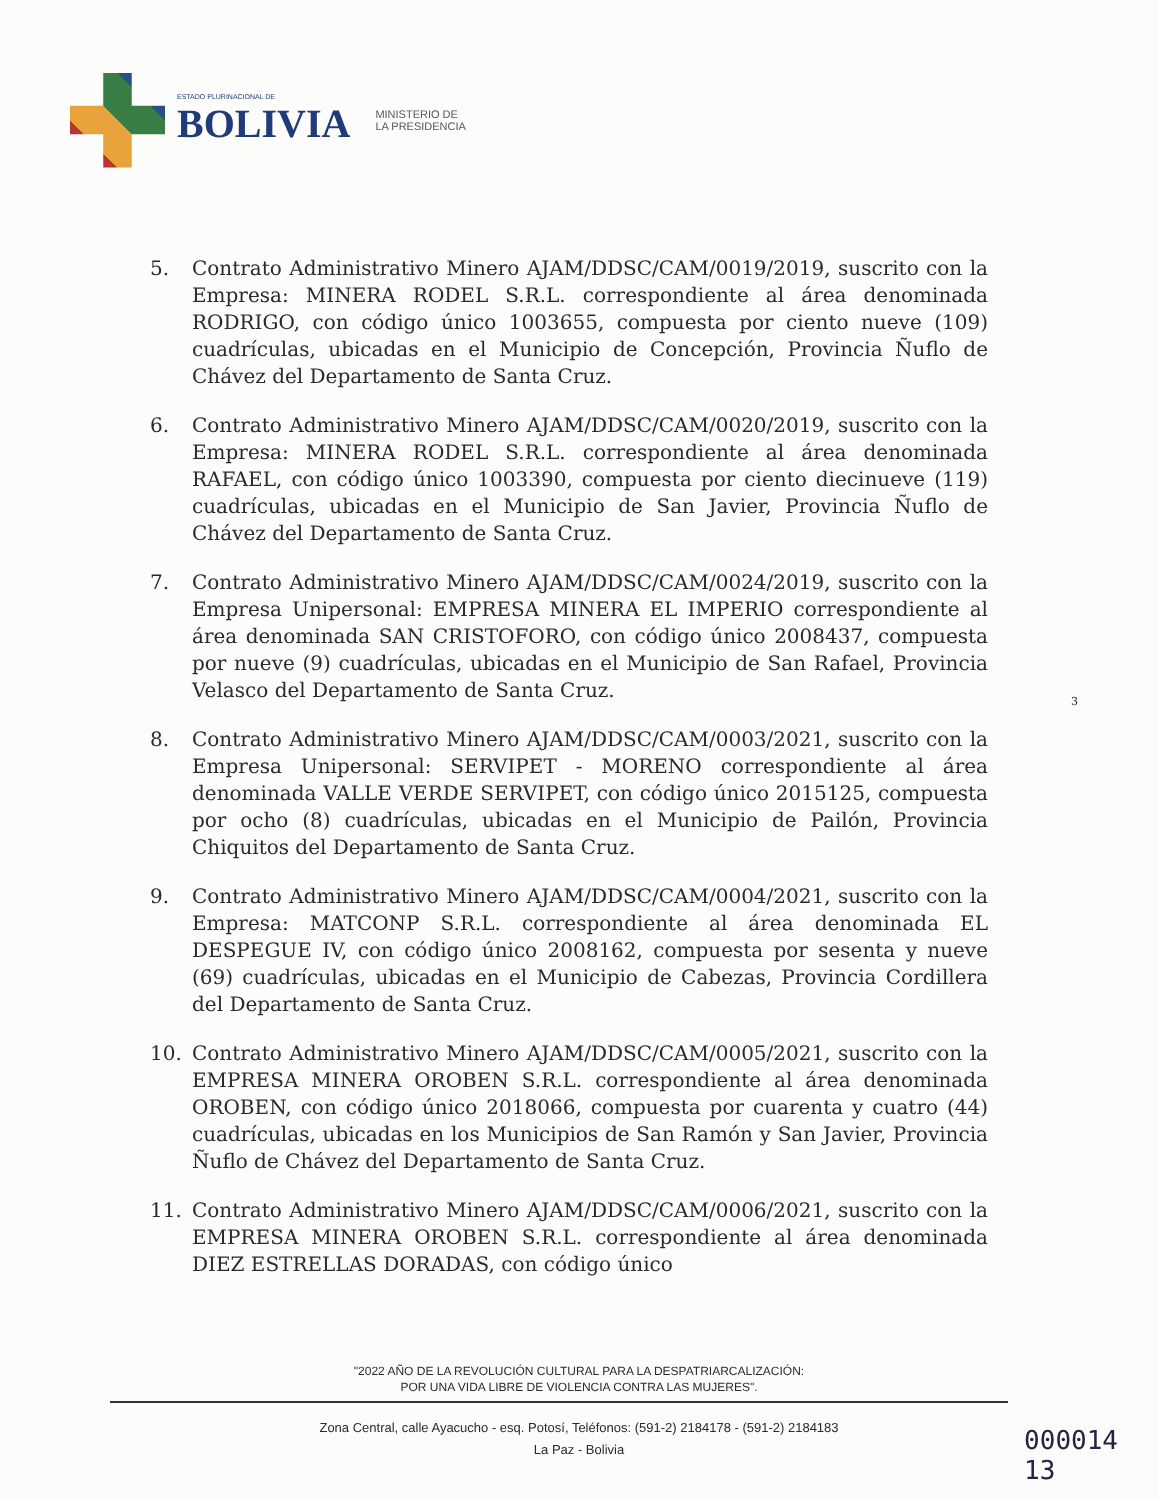ESTADO PLURINACIONAL DE
BOLIVIA
MINISTERIO DE
LA PRESIDENCIA
5. Contrato Administrativo Minero AJAM/DDSC/CAM/0019/2019, suscrito con la Empresa: MINERA RODEL S.R.L. correspondiente al área denominada RODRIGO, con código único 1003655, compuesta por ciento nueve (109) cuadrículas, ubicadas en el Municipio de Concepción, Provincia Ñuflo de Chávez del Departamento de Santa Cruz.
6. Contrato Administrativo Minero AJAM/DDSC/CAM/0020/2019, suscrito con la Empresa: MINERA RODEL S.R.L. correspondiente al área denominada RAFAEL, con código único 1003390, compuesta por ciento diecinueve (119) cuadrículas, ubicadas en el Municipio de San Javier, Provincia Ñuflo de Chávez del Departamento de Santa Cruz.
7. Contrato Administrativo Minero AJAM/DDSC/CAM/0024/2019, suscrito con la Empresa Unipersonal: EMPRESA MINERA EL IMPERIO correspondiente al área denominada SAN CRISTOFORO, con código único 2008437, compuesta por nueve (9) cuadrículas, ubicadas en el Municipio de San Rafael, Provincia Velasco del Departamento de Santa Cruz.
8. Contrato Administrativo Minero AJAM/DDSC/CAM/0003/2021, suscrito con la Empresa Unipersonal: SERVIPET - MORENO correspondiente al área denominada VALLE VERDE SERVIPET, con código único 2015125, compuesta por ocho (8) cuadrículas, ubicadas en el Municipio de Pailón, Provincia Chiquitos del Departamento de Santa Cruz.
9. Contrato Administrativo Minero AJAM/DDSC/CAM/0004/2021, suscrito con la Empresa: MATCONP S.R.L. correspondiente al área denominada EL DESPEGUE IV, con código único 2008162, compuesta por sesenta y nueve (69) cuadrículas, ubicadas en el Municipio de Cabezas, Provincia Cordillera del Departamento de Santa Cruz.
10. Contrato Administrativo Minero AJAM/DDSC/CAM/0005/2021, suscrito con la EMPRESA MINERA OROBEN S.R.L. correspondiente al área denominada OROBEN, con código único 2018066, compuesta por cuarenta y cuatro (44) cuadrículas, ubicadas en los Municipios de San Ramón y San Javier, Provincia Ñuflo de Chávez del Departamento de Santa Cruz.
11. Contrato Administrativo Minero AJAM/DDSC/CAM/0006/2021, suscrito con la EMPRESA MINERA OROBEN S.R.L. correspondiente al área denominada DIEZ ESTRELLAS DORADAS, con código único
3
"2022 AÑO DE LA REVOLUCIÓN CULTURAL PARA LA DESPATRIARCALIZACIÓN:
POR UNA VIDA LIBRE DE VIOLENCIA CONTRA LAS MUJERES".
Zona Central, calle Ayacucho - esq. Potosí, Teléfonos: (591-2) 2184178 - (591-2) 2184183
La Paz - Bolivia
000014
13